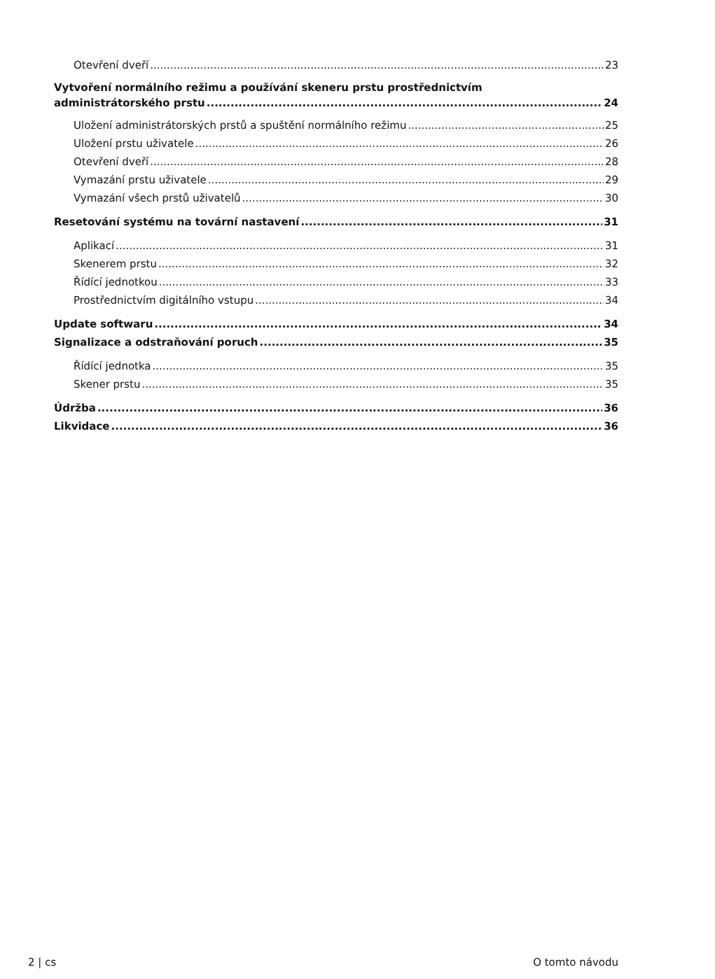Otevření dveří 23
Vytvoření normálního režimu a používání skeneru prstu prostřednictvím
administrátorského prstu 24
Uložení administrátorských prstů a spuštění normálního režimu 25
Uložení prstu uživatele 26
Otevření dveří 28
Vymazání prstu uživatele 29
Vymazání všech prstů uživatelů 30
Resetování systému na tovární nastavení 31
Aplikací 31
Skenerem prstu 32
Řídící jednotkou 33
Prostřednictvím digitálního vstupu 34
Update softwaru 34
Signalizace a odstraňování poruch 35
Řídící jednotka 35
Skener prstu 35
Údržba 36
Likvidace 36
2 | cs O tomto návodu